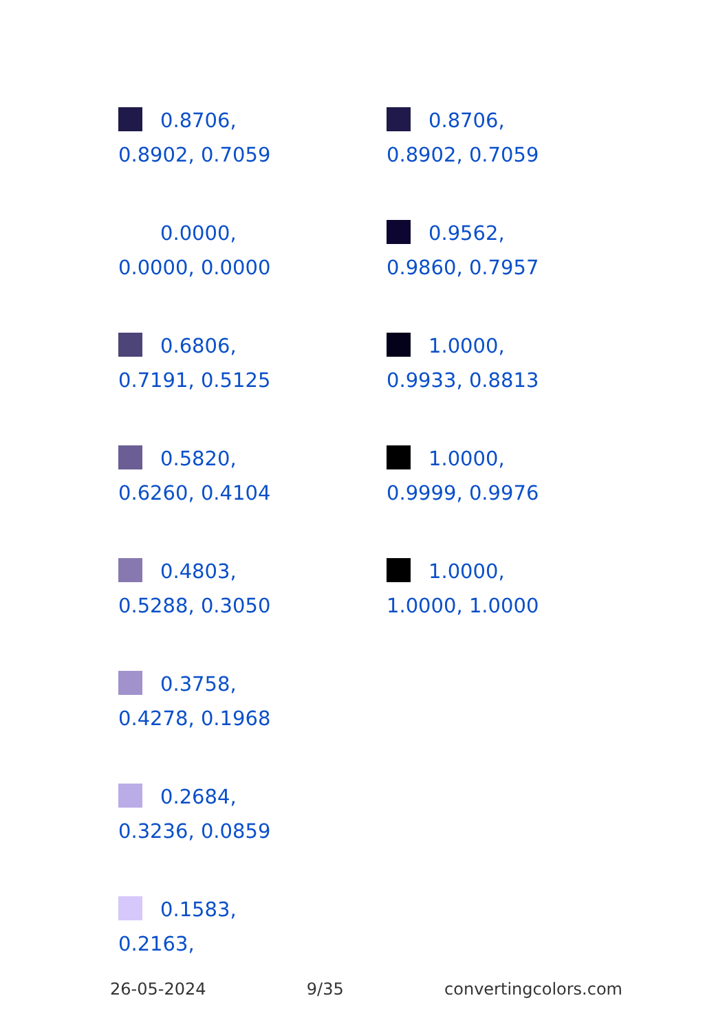0.8706, 0.8902, 0.7059
0.0000, 0.0000, 0.0000
0.6806, 0.7191, 0.5125
0.5820, 0.6260, 0.4104
0.4803, 0.5288, 0.3050
0.3758, 0.4278, 0.1968
0.2684, 0.3236, 0.0859
0.1583, 0.2163,
0.8706, 0.8902, 0.7059
0.9562, 0.9860, 0.7957
1.0000, 0.9933, 0.8813
1.0000, 0.9999, 0.9976
1.0000, 1.0000, 1.0000
26-05-2024 9/35 convertingcolors.com